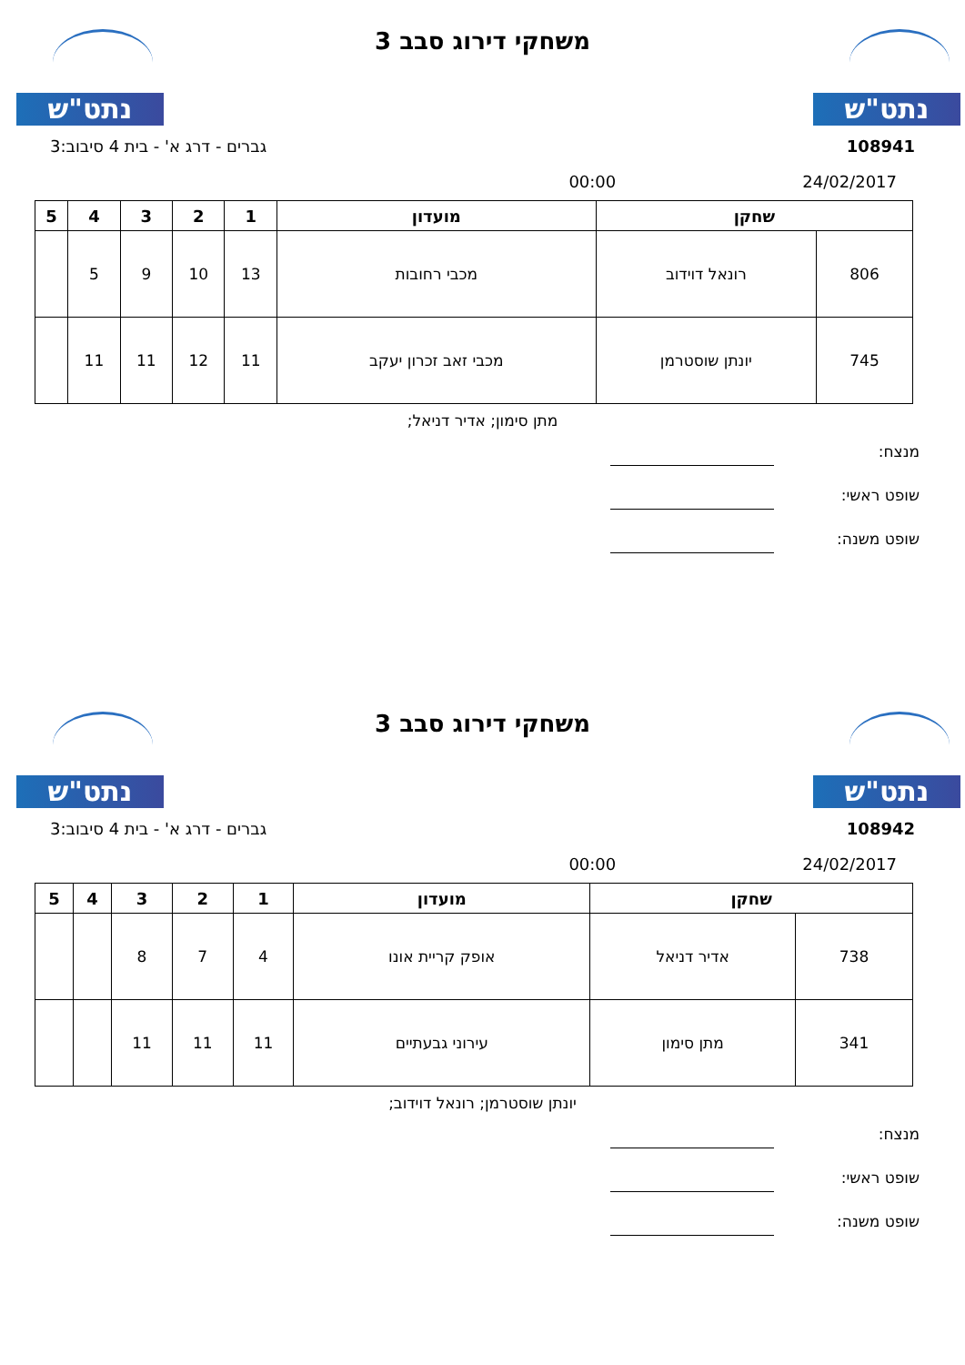נתט"ש נתט"ש
משחקי דירוג סבב 3
108941 גברים - דרג א' - בית 4 סיבוב:3
24/02/2017 00:00
| שחקן | | מועדון | 1 | 2 | 3 | 4 | 5 |
| --- | --- | --- | --- | --- | --- | --- | --- |
| 806 | רונאל דוידוב | מכבי רחובות | 13 | 10 | 9 | 5 | |
| 745 | יונתן שוסטרמן | מכבי זאב זכרון יעקב | 11 | 12 | 11 | 11 | |
מתן סימון; אדיר דניאל;
מנצח:
שופט ראשי:
שופט משנה:
נתט"ש נתט"ש
משחקי דירוג סבב 3
108942 גברים - דרג א' - בית 4 סיבוב:3
24/02/2017 00:00
| שחקן | | מועדון | 1 | 2 | 3 | 4 | 5 |
| --- | --- | --- | --- | --- | --- | --- | --- |
| 738 | אדיר דניאל | אופק קריית אונו | 4 | 7 | 8 | | |
| 341 | מתן סימון | עירוני גבעתיים | 11 | 11 | 11 | | |
יונתן שוסטרמן; רונאל דוידוב;
מנצח:
שופט ראשי:
שופט משנה: